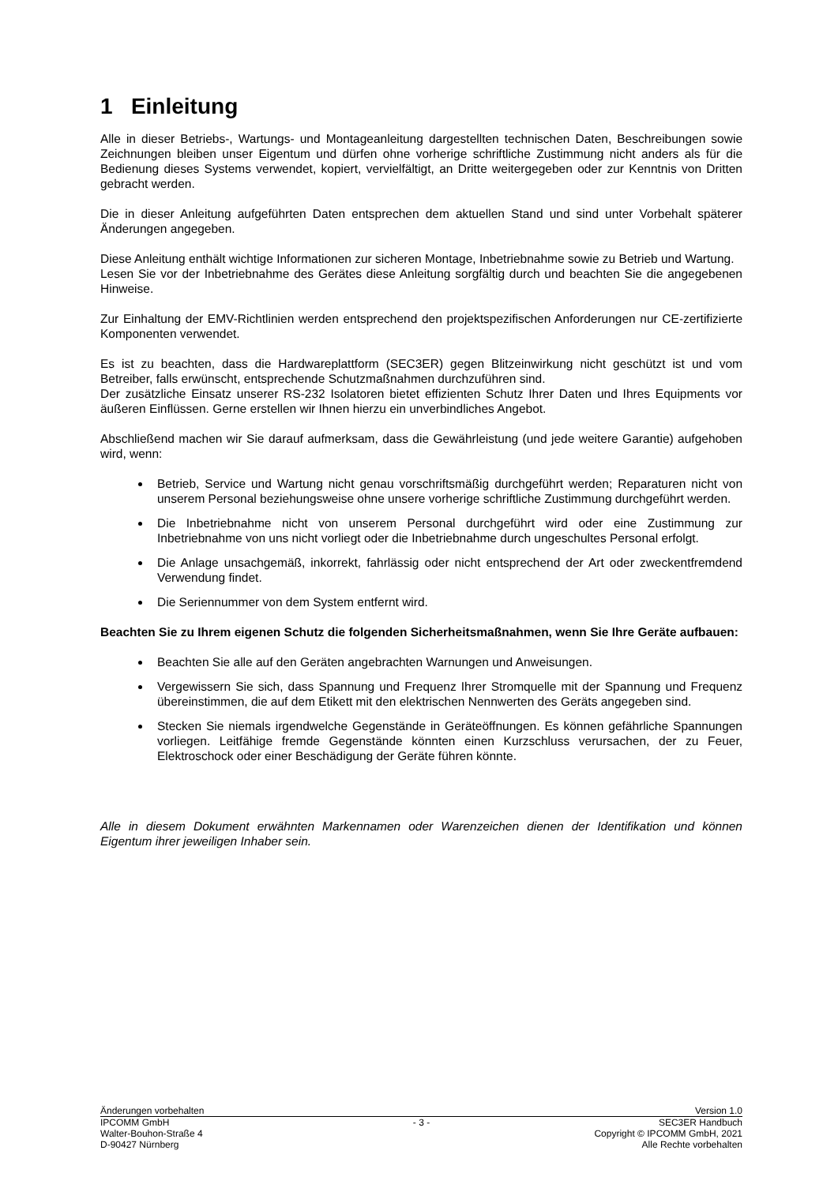1 Einleitung
Alle in dieser Betriebs-, Wartungs- und Montageanleitung dargestellten technischen Daten, Beschreibungen sowie Zeichnungen bleiben unser Eigentum und dürfen ohne vorherige schriftliche Zustimmung nicht anders als für die Bedienung dieses Systems verwendet, kopiert, vervielfältigt, an Dritte weitergegeben oder zur Kenntnis von Dritten gebracht werden.
Die in dieser Anleitung aufgeführten Daten entsprechen dem aktuellen Stand und sind unter Vorbehalt späterer Änderungen angegeben.
Diese Anleitung enthält wichtige Informationen zur sicheren Montage, Inbetriebnahme sowie zu Betrieb und Wartung.
Lesen Sie vor der Inbetriebnahme des Gerätes diese Anleitung sorgfältig durch und beachten Sie die angegebenen Hinweise.
Zur Einhaltung der EMV-Richtlinien werden entsprechend den projektspezifischen Anforderungen nur CE-zertifizierte Komponenten verwendet.
Es ist zu beachten, dass die Hardwareplattform (SEC3ER) gegen Blitzeinwirkung nicht geschützt ist und vom Betreiber, falls erwünscht, entsprechende Schutzmaßnahmen durchzuführen sind.
Der zusätzliche Einsatz unserer RS-232 Isolatoren bietet effizienten Schutz Ihrer Daten und Ihres Equipments vor äußeren Einflüssen. Gerne erstellen wir Ihnen hierzu ein unverbindliches Angebot.
Abschließend machen wir Sie darauf aufmerksam, dass die Gewährleistung (und jede weitere Garantie) aufgehoben wird, wenn:
Betrieb, Service und Wartung nicht genau vorschriftsmäßig durchgeführt werden; Reparaturen nicht von unserem Personal beziehungsweise ohne unsere vorherige schriftliche Zustimmung durchgeführt werden.
Die Inbetriebnahme nicht von unserem Personal durchgeführt wird oder eine Zustimmung zur Inbetriebnahme von uns nicht vorliegt oder die Inbetriebnahme durch ungeschultes Personal erfolgt.
Die Anlage unsachgemäß, inkorrekt, fahrlässig oder nicht entsprechend der Art oder zweckentfremdend Verwendung findet.
Die Seriennummer von dem System entfernt wird.
Beachten Sie zu Ihrem eigenen Schutz die folgenden Sicherheitsmaßnahmen, wenn Sie Ihre Geräte aufbauen:
Beachten Sie alle auf den Geräten angebrachten Warnungen und Anweisungen.
Vergewissern Sie sich, dass Spannung und Frequenz Ihrer Stromquelle mit der Spannung und Frequenz übereinstimmen, die auf dem Etikett mit den elektrischen Nennwerten des Geräts angegeben sind.
Stecken Sie niemals irgendwelche Gegenstände in Geräteöffnungen. Es können gefährliche Spannungen vorliegen. Leitfähige fremde Gegenstände könnten einen Kurzschluss verursachen, der zu Feuer, Elektroschock oder einer Beschädigung der Geräte führen könnte.
Alle in diesem Dokument erwähnten Markennamen oder Warenzeichen dienen der Identifikation und können Eigentum ihrer jeweiligen Inhaber sein.
Änderungen vorbehalten Version 1.0
IPCOMM GmbH
Walter-Bouhon-Straße 4
D-90427 Nürnberg
- 3 - SEC3ER Handbuch
Copyright © IPCOMM GmbH, 2021
Alle Rechte vorbehalten